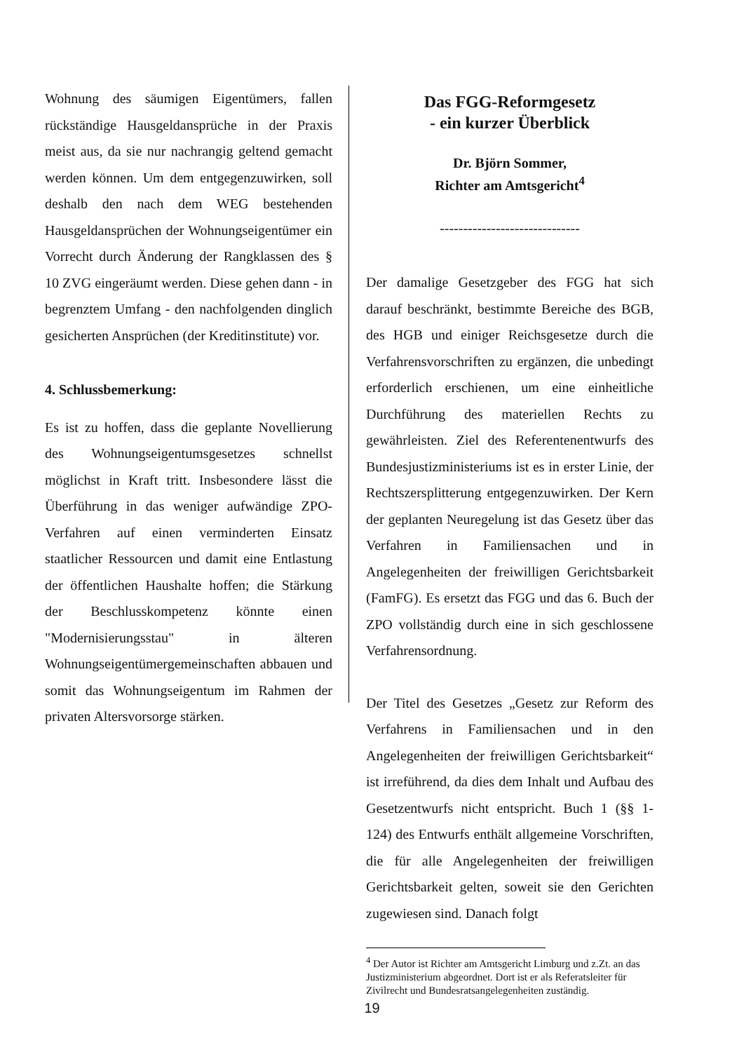Wohnung des säumigen Eigentümers, fallen rückständige Hausgeldansprüche in der Praxis meist aus, da sie nur nachrangig geltend gemacht werden können. Um dem entgegenzuwirken, soll deshalb den nach dem WEG bestehenden Hausgeldansprüchen der Wohnungseigentümer ein Vorrecht durch Änderung der Rangklassen des § 10 ZVG eingeräumt werden. Diese gehen dann - in begrenztem Umfang - den nachfolgenden dinglich gesicherten Ansprüchen (der Kreditinstitute) vor.
4. Schlussbemerkung:
Es ist zu hoffen, dass die geplante Novellierung des Wohnungseigentumsgesetzes schnellst möglichst in Kraft tritt. Insbesondere lässt die Überführung in das weniger aufwändige ZPO-Verfahren auf einen verminderten Einsatz staatlicher Ressourcen und damit eine Entlastung der öffentlichen Haushalte hoffen; die Stärkung der Beschlusskompetenz könnte einen "Modernisierungsstau" in älteren Wohnungseigentümergemeinschaften abbauen und somit das Wohnungseigentum im Rahmen der privaten Altersvorsorge stärken.
Das FGG-Reformgesetz
- ein kurzer Überblick
Dr. Björn Sommer,
Richter am Amtsgericht<sup>4</sup>
------------------------------
Der damalige Gesetzgeber des FGG hat sich darauf beschränkt, bestimmte Bereiche des BGB, des HGB und einiger Reichsgesetze durch die Verfahrensvorschriften zu ergänzen, die unbedingt erforderlich erschienen, um eine einheitliche Durchführung des materiellen Rechts zu gewährleisten. Ziel des Referentenentwurfs des Bundesjustizministeriums ist es in erster Linie, der Rechtszersplitterung entgegenzuwirken. Der Kern der geplanten Neuregelung ist das Gesetz über das Verfahren in Familiensachen und in Angelegenheiten der freiwilligen Gerichtsbarkeit (FamFG). Es ersetzt das FGG und das 6. Buch der ZPO vollständig durch eine in sich geschlossene Verfahrensordnung.
Der Titel des Gesetzes „Gesetz zur Reform des Verfahrens in Familiensachen und in den Angelegenheiten der freiwilligen Gerichtsbarkeit“ ist irreführend, da dies dem Inhalt und Aufbau des Gesetzentwurfs nicht entspricht. Buch 1 (§§ 1-124) des Entwurfs enthält allgemeine Vorschriften, die für alle Angelegenheiten der freiwilligen Gerichtsbarkeit gelten, soweit sie den Gerichten zugewiesen sind. Danach folgt
<sup>4</sup> Der Autor ist Richter am Amtsgericht Limburg und z.Zt. an das Justizministerium abgeordnet. Dort ist er als Referatsleiter für Zivilrecht und Bundesratsangelegenheiten zuständig.
19